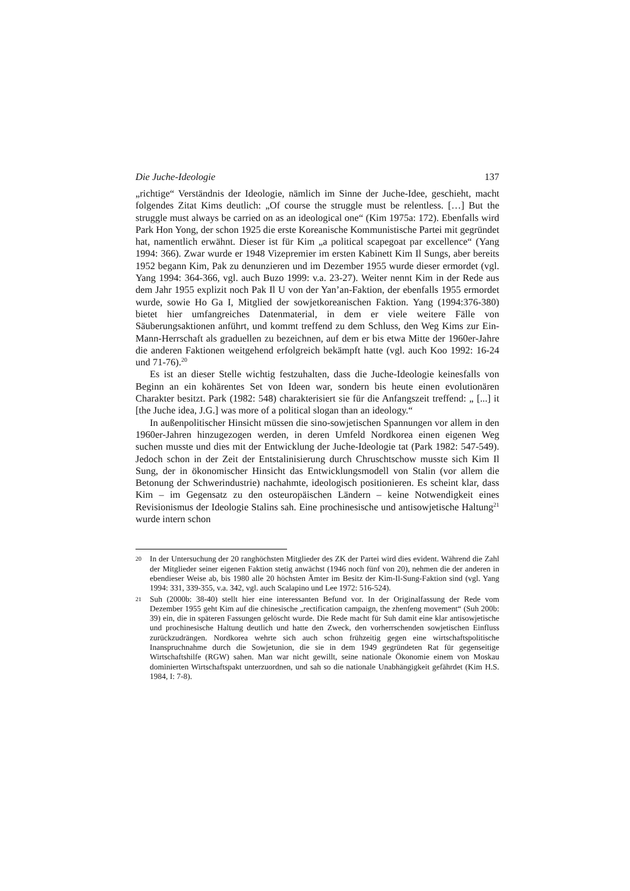Die Juche-Ideologie 137
„richtige“ Verständnis der Ideologie, nämlich im Sinne der Juche-Idee, geschieht, macht folgendes Zitat Kims deutlich: „Of course the struggle must be relentless. […] But the struggle must always be carried on as an ideological one“ (Kim 1975a: 172). Ebenfalls wird Park Hon Yong, der schon 1925 die erste Koreanische Kommunistische Partei mit gegründet hat, namentlich erwähnt. Dieser ist für Kim „a political scapegoat par excellence“ (Yang 1994: 366). Zwar wurde er 1948 Vizepremier im ersten Kabinett Kim Il Sungs, aber bereits 1952 begann Kim, Pak zu denunzieren und im Dezember 1955 wurde dieser ermordet (vgl. Yang 1994: 364-366, vgl. auch Buzo 1999: v.a. 23-27). Weiter nennt Kim in der Rede aus dem Jahr 1955 explizit noch Pak Il U von der Yan’an-Faktion, der ebenfalls 1955 ermordet wurde, sowie Ho Ga I, Mitglied der sowjetkoreanischen Faktion. Yang (1994:376-380) bietet hier umfangreiches Datenmaterial, in dem er viele weitere Fälle von Säuberungsaktionen anführt, und kommt treffend zu dem Schluss, den Weg Kims zur Ein-Mann-Herrschaft als graduellen zu bezeichnen, auf dem er bis etwa Mitte der 1960er-Jahre die anderen Faktionen weitgehend erfolgreich bekämpft hatte (vgl. auch Koo 1992: 16-24 und 71-76).<sup>20</sup>
Es ist an dieser Stelle wichtig festzuhalten, dass die Juche-Ideologie keinesfalls von Beginn an ein kohärentes Set von Ideen war, sondern bis heute einen evolutionären Charakter besitzt. Park (1982: 548) charakterisiert sie für die Anfangszeit treffend: „ [...] it [the Juche idea, J.G.] was more of a political slogan than an ideology.“
In außenpolitischer Hinsicht müssen die sino-sowjetischen Spannungen vor allem in den 1960er-Jahren hinzugezogen werden, in deren Umfeld Nordkorea einen eigenen Weg suchen musste und dies mit der Entwicklung der Juche-Ideologie tat (Park 1982: 547-549). Jedoch schon in der Zeit der Entstalinisierung durch Chruschtschow musste sich Kim Il Sung, der in ökonomischer Hinsicht das Entwicklungsmodell von Stalin (vor allem die Betonung der Schwerindustrie) nachahmte, ideologisch positionieren. Es scheint klar, dass Kim – im Gegensatz zu den osteuropäischen Ländern – keine Notwendigkeit eines Revisionismus der Ideologie Stalins sah. Eine prochinesische und antisowjetische Haltung<sup>21</sup> wurde intern schon
20 In der Untersuchung der 20 ranghöchsten Mitglieder des ZK der Partei wird dies evident. Während die Zahl der Mitglieder seiner eigenen Faktion stetig anwächst (1946 noch fünf von 20), nehmen die der anderen in ebendieser Weise ab, bis 1980 alle 20 höchsten Ämter im Besitz der Kim-Il-Sung-Faktion sind (vgl. Yang 1994: 331, 339-355, v.a. 342, vgl. auch Scalapino und Lee 1972: 516-524).
21 Suh (2000b: 38-40) stellt hier eine interessanten Befund vor. In der Originalfassung der Rede vom Dezember 1955 geht Kim auf die chinesische „rectification campaign, the zhenfeng movement“ (Suh 200b: 39) ein, die in späteren Fassungen gelöscht wurde. Die Rede macht für Suh damit eine klar antisowjetische und prochinesische Haltung deutlich und hatte den Zweck, den vorherrschenden sowjetischen Einfluss zurückzudrängen. Nordkorea wehrte sich auch schon frühzeitig gegen eine wirtschaftspolitische Inanspruchnahme durch die Sowjetunion, die sie in dem 1949 gegründeten Rat für gegenseitige Wirtschaftshilfe (RGW) sahen. Man war nicht gewillt, seine nationale Ökonomie einem von Moskau dominierten Wirtschaftspakt unterzuordnen, und sah so die nationale Unabhängigkeit gefährdet (Kim H.S. 1984, I: 7-8).